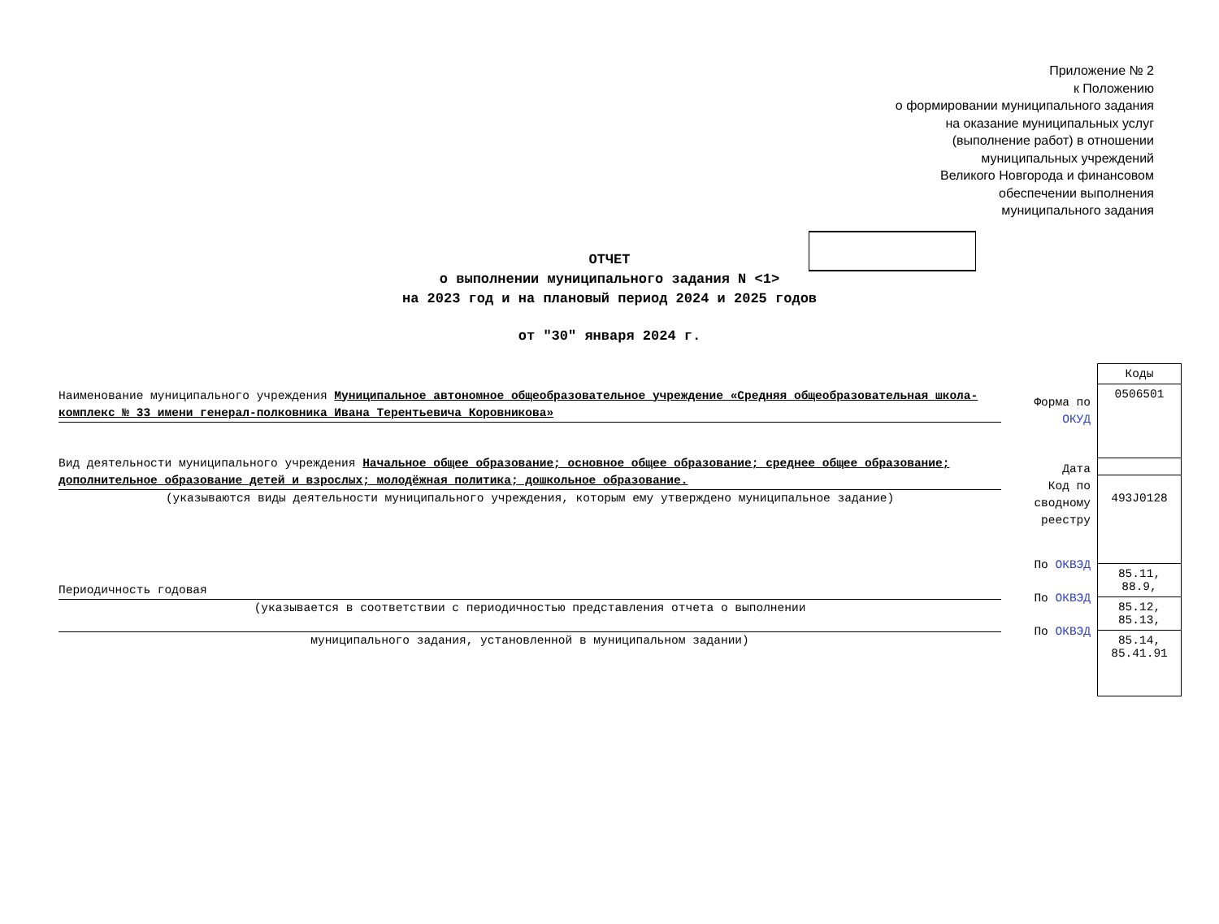Приложение № 2
к Положению
о формировании муниципального задания
на оказание муниципальных услуг
(выполнение работ) в отношении
муниципальных учреждений
Великого Новгорода и финансовом
обеспечении выполнения
муниципального задания
ОТЧЕТ
о выполнении муниципального задания N <1>
на 2023 год и на плановый период 2024 и 2025 годов
от "30" января 2024 г.
Наименование муниципального учреждения Муниципальное автономное общеобразовательное учреждение «Средняя общеобразовательная школа-комплекс № 33 имени генерал-полковника Ивана Терентьевича Коровникова»
Вид деятельности муниципального учреждения Начальное общее образование; основное общее образование; среднее общее образование; дополнительное образование детей и взрослых; молодёжная политика; дошкольное образование.
(указываются виды деятельности муниципального учреждения, которым ему утверждено муниципальное задание)
Периодичность годовая
(указывается в соответствии с периодичностью представления отчета о выполнении
муниципального задания, установленной в муниципальном задании)
Форма по ОКУД
Дата
Код по сводному реестру
По ОКВЭД
По ОКВЭД
По ОКВЭД
| Коды |
| 0506501 |
| 493J0128 |
| 85.11, 88.9, |
| 85.12, 85.13, |
| 85.14, 85.41.91 |